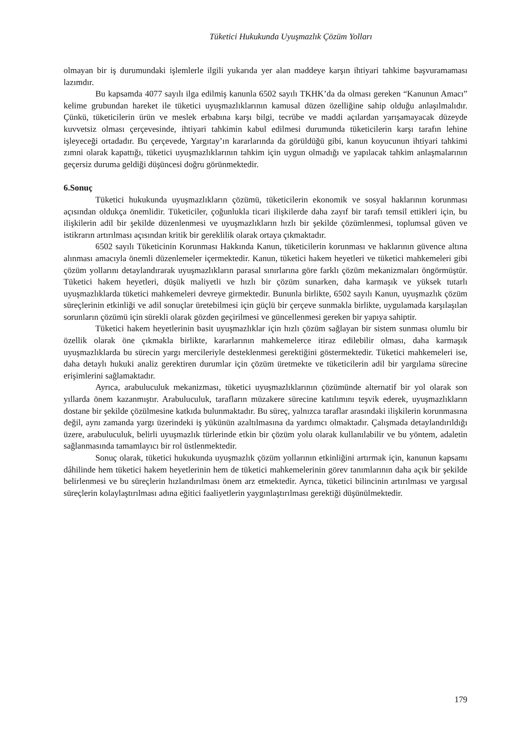Tüketici Hukukunda Uyuşmazlık Çözüm Yolları
olmayan bir iş durumundaki işlemlerle ilgili yukarıda yer alan maddeye karşın ihtiyari tahkime başvuramaması lazımdır.
Bu kapsamda 4077 sayılı ilga edilmiş kanunla 6502 sayılı TKHK’da da olması gereken “Kanunun Amacı” kelime grubundan hareket ile tüketici uyuşmazlıklarının kamusal düzen özelliğine sahip olduğu anlaşılmalıdır. Çünkü, tüketicilerin ürün ve meslek erbabına karşı bilgi, tecrübe ve maddi açılardan yarışamayacak düzeyde kuvvetsiz olması çerçevesinde, ihtiyari tahkimin kabul edilmesi durumunda tüketicilerin karşı tarafın lehine işleyeceği ortadadır. Bu çerçevede, Yargıtay’ın kararlarında da görüldüğü gibi, kanun koyucunun ihtiyari tahkimi zımni olarak kapattığı, tüketici uyuşmazlıklarının tahkim için uygun olmadığı ve yapılacak tahkim anlaşmalarının geçersiz duruma geldiği düşüncesi doğru görünmektedir.
6.Sonuç
Tüketici hukukunda uyuşmazlıkların çözümü, tüketicilerin ekonomik ve sosyal haklarının korunması açısından oldukça önemlidir. Tüketiciler, çoğunlukla ticari ilişkilerde daha zayıf bir tarafı temsil ettikleri için, bu ilişkilerin adil bir şekilde düzenlenmesi ve uyuşmazlıkların hızlı bir şekilde çözümlenmesi, toplumsal güven ve istikrarın artırılması açısından kritik bir gereklilik olarak ortaya çıkmaktadır.
6502 sayılı Tüketicinin Korunması Hakkında Kanun, tüketicilerin korunması ve haklarının güvence altına alınması amacıyla önemli düzenlemeler içermektedir. Kanun, tüketici hakem heyetleri ve tüketici mahkemeleri gibi çözüm yollarını detaylandırarak uyuşmazlıkların parasal sınırlarına göre farklı çözüm mekanizmaları öngörmüştür. Tüketici hakem heyetleri, düşük maliyetli ve hızlı bir çözüm sunarken, daha karmaşık ve yüksek tutarlı uyuşmazlıklarda tüketici mahkemeleri devreye girmektedir. Bununla birlikte, 6502 sayılı Kanun, uyuşmazlık çözüm süreçlerinin etkinliği ve adil sonuçlar üretebilmesi için güçlü bir çerçeve sunmakla birlikte, uygulamada karşılaşılan sorunların çözümü için sürekli olarak gözden geçirilmesi ve güncellenmesi gereken bir yapıya sahiptir.
Tüketici hakem heyetlerinin basit uyuşmazlıklar için hızlı çözüm sağlayan bir sistem sunması olumlu bir özellik olarak öne çıkmakla birlikte, kararlarının mahkemelerce itiraz edilebilir olması, daha karmaşık uyuşmazlıklarda bu sürecin yargı mercileriyle desteklenmesi gerektiğini göstermektedir. Tüketici mahkemeleri ise, daha detaylı hukuki analiz gerektiren durumlar için çözüm üretmekte ve tüketicilerin adil bir yargılama sürecine erişimlerini sağlamaktadır.
Ayrıca, arabuluculuk mekanizması, tüketici uyuşmazlıklarının çözümünde alternatif bir yol olarak son yıllarda önem kazanmıştır. Arabuluculuk, tarafların müzakere sürecine katılımını teşvik ederek, uyuşmazlıkların dostane bir şekilde çözülmesine katkıda bulunmaktadır. Bu süreç, yalnızca taraflar arasındaki ilişkilerin korunmasına değil, aynı zamanda yargı üzerindeki iş yükünün azaltılmasına da yardımcı olmaktadır. Çalışmada detaylandırıldığı üzere, arabuluculuk, belirli uyuşmazlık türlerinde etkin bir çözüm yolu olarak kullanılabilir ve bu yöntem, adaletin sağlanmasında tamamlayıcı bir rol üstlenmektedir.
Sonuç olarak, tüketici hukukunda uyuşmazlık çözüm yollarının etkinliğini artırmak için, kanunun kapsamı dâhilinde hem tüketici hakem heyetlerinin hem de tüketici mahkemelerinin görev tanımlarının daha açık bir şekilde belirlenmesi ve bu süreçlerin hızlandırılması önem arz etmektedir. Ayrıca, tüketici bilincinin artırılması ve yargısal süreçlerin kolaylaştırılması adına eğitici faaliyetlerin yaygınlaştırılması gerektiği düşünülmektedir.
179